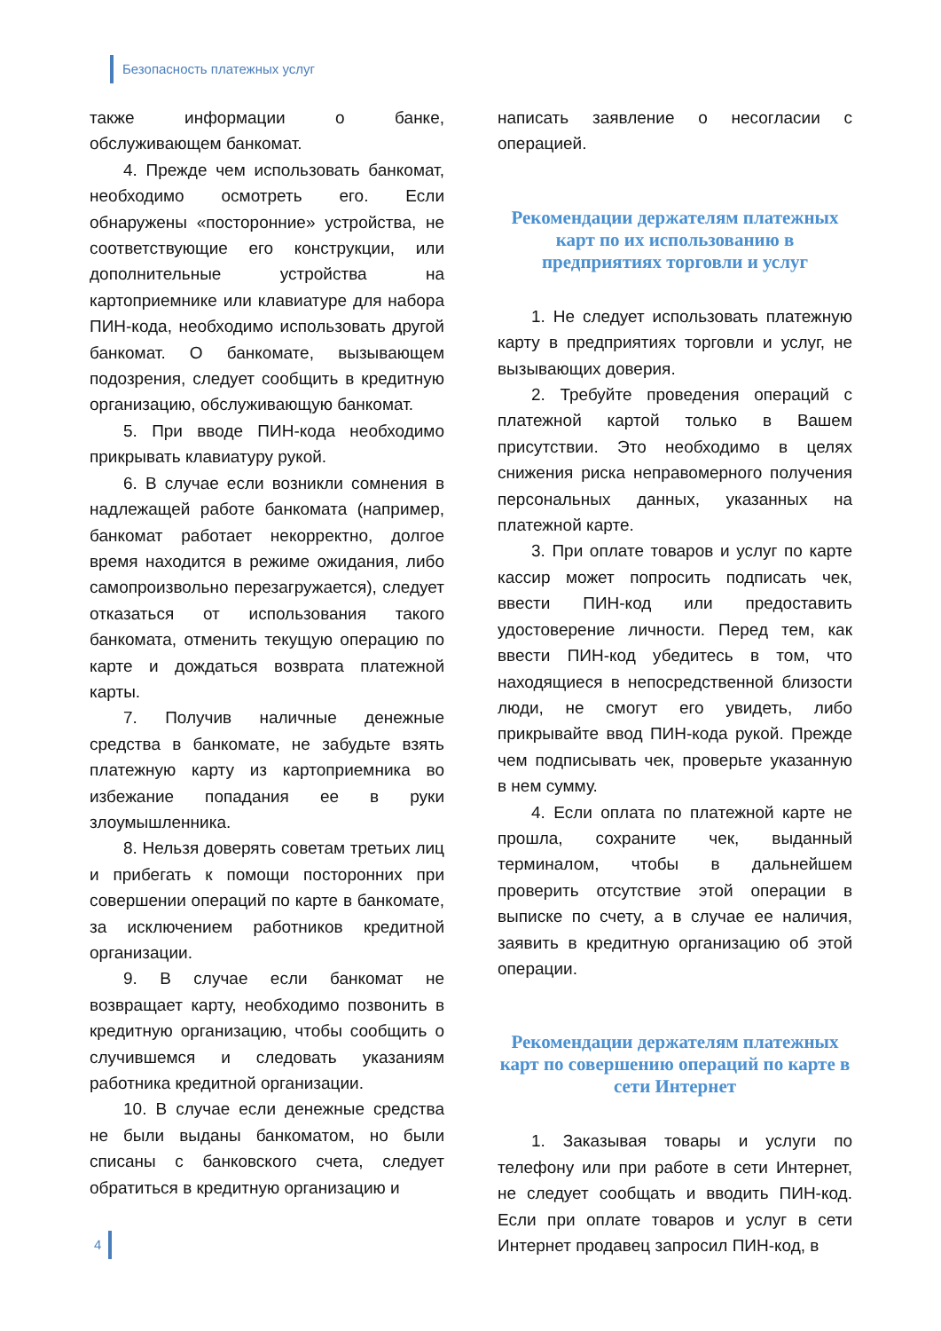Безопасность платежных услуг
также информации о банке, обслуживающем банкомат.
4. Прежде чем использовать банкомат, необходимо осмотреть его. Если обнаружены «посторонние» устройства, не соответствующие его конструкции, или дополнительные устройства на картоприемнике или клавиатуре для набора ПИН-кода, необходимо использовать другой банкомат. О банкомате, вызывающем подозрения, следует сообщить в кредитную организацию, обслуживающую банкомат.
5. При вводе ПИН-кода необходимо прикрывать клавиатуру рукой.
6. В случае если возникли сомнения в надлежащей работе банкомата (например, банкомат работает некорректно, долгое время находится в режиме ожидания, либо самопроизвольно перезагружается), следует отказаться от использования такого банкомата, отменить текущую операцию по карте и дождаться возврата платежной карты.
7. Получив наличные денежные средства в банкомате, не забудьте взять платежную карту из картоприемника во избежание попадания ее в руки злоумышленника.
8. Нельзя доверять советам третьих лиц и прибегать к помощи посторонних при совершении операций по карте в банкомате, за исключением работников кредитной организации.
9. В случае если банкомат не возвращает карту, необходимо позвонить в кредитную организацию, чтобы сообщить о случившемся и следовать указаниям работника кредитной организации.
10. В случае если денежные средства не были выданы банкоматом, но были списаны с банковского счета, следует обратиться в кредитную организацию и
написать заявление о несогласии с операцией.
Рекомендации держателям платежных карт по их использованию в предприятиях торговли и услуг
1. Не следует использовать платежную карту в предприятиях торговли и услуг, не вызывающих доверия.
2. Требуйте проведения операций с платежной картой только в Вашем присутствии. Это необходимо в целях снижения риска неправомерного получения персональных данных, указанных на платежной карте.
3. При оплате товаров и услуг по карте кассир может попросить подписать чек, ввести ПИН-код или предоставить удостоверение личности. Перед тем, как ввести ПИН-код убедитесь в том, что находящиеся в непосредственной близости люди, не смогут его увидеть, либо прикрывайте ввод ПИН-кода рукой. Прежде чем подписывать чек, проверьте указанную в нем сумму.
4. Если оплата по платежной карте не прошла, сохраните чек, выданный терминалом, чтобы в дальнейшем проверить отсутствие этой операции в выписке по счету, а в случае ее наличия, заявить в кредитную организацию об этой операции.
Рекомендации держателям платежных карт по совершению операций по карте в сети Интернет
1. Заказывая товары и услуги по телефону или при работе в сети Интернет, не следует сообщать и вводить ПИН-код. Если при оплате товаров и услуг в сети Интернет продавец запросил ПИН-код, в
4